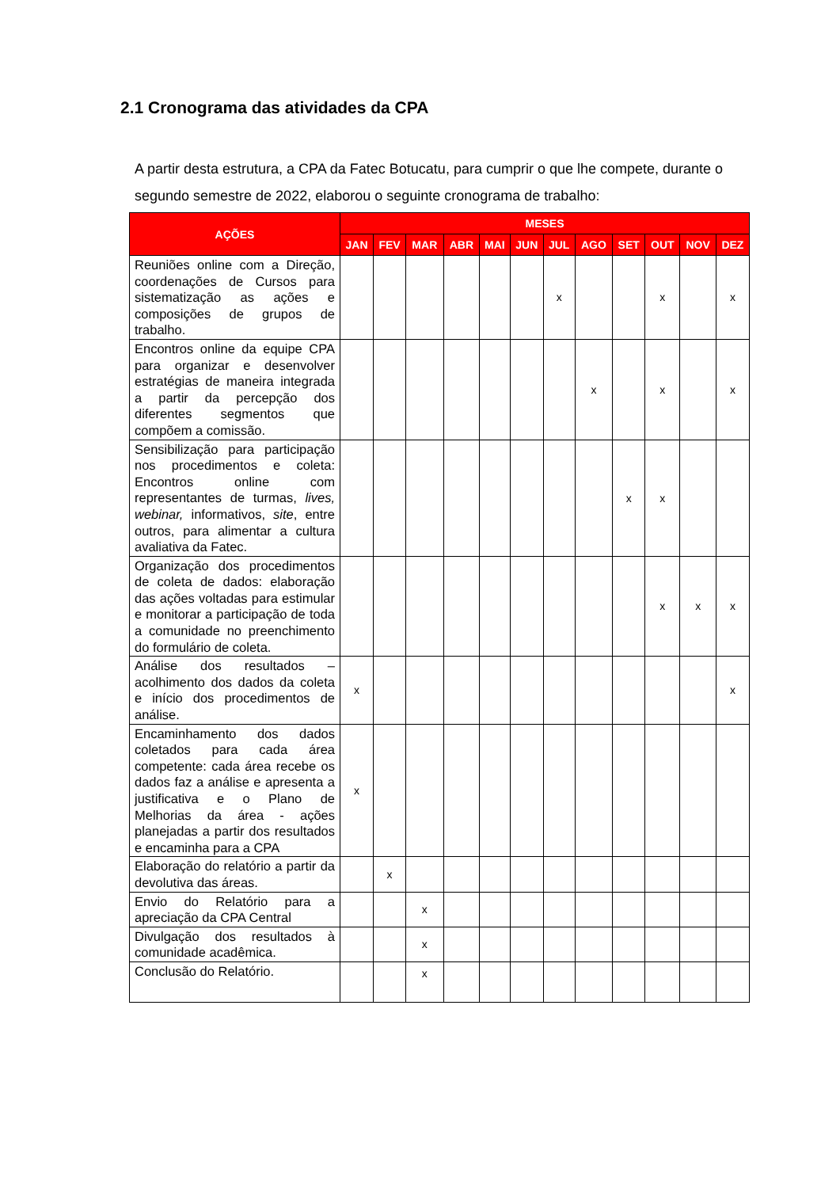2.1 Cronograma das atividades da CPA
A partir desta estrutura, a CPA da Fatec Botucatu, para cumprir o que lhe compete, durante o segundo semestre de 2022, elaborou o seguinte cronograma de trabalho:
| AÇÕES | MESES | | | | | | | | | | | |
| --- | --- | --- | --- | --- | --- | --- | --- | --- | --- | --- | --- | --- |
| | JAN | FEV | MAR | ABR | MAI | JUN | JUL | AGO | SET | OUT | NOV | DEZ |
| Reuniões online com a Direção, coordenações de Cursos para sistematização as ações e composições de grupos de trabalho. | | | | | | | x | | | x | | x |
| Encontros online da equipe CPA para organizar e desenvolver estratégias de maneira integrada a partir da percepção dos diferentes segmentos que compõem a comissão. | | | | | | | | x | | x | | x |
| Sensibilização para participação nos procedimentos e coleta: Encontros online com representantes de turmas, lives, webinar, informativos, site , entre outros, para alimentar a cultura avaliativa da Fatec. | | | | | | | | | x | x | | |
| Organização dos procedimentos de coleta de dados: elaboração das ações voltadas para estimular e monitorar a participação de toda a comunidade no preenchimento do formulário de coleta. | | | | | | | | | | x | x | x |
| Análise dos resultados – acolhimento dos dados da coleta e início dos procedimentos de análise. | x | | | | | | | | | | | x |
| Encaminhamento dos dados coletados para cada área competente: cada área recebe os dados faz a análise e apresenta a justificativa e o Plano de Melhorias da área - ações planejadas a partir dos resultados e encaminha para a CPA | x | | | | | | | | | | | |
| Elaboração do relatório a partir da devolutiva das áreas. | | x | | | | | | | | | | |
| Envio do Relatório para a apreciação da CPA Central | | | x | | | | | | | | | |
| Divulgação dos resultados à comunidade acadêmica. | | | x | | | | | | | | | |
| Conclusão do Relatório. | | | x | | | | | | | | | |